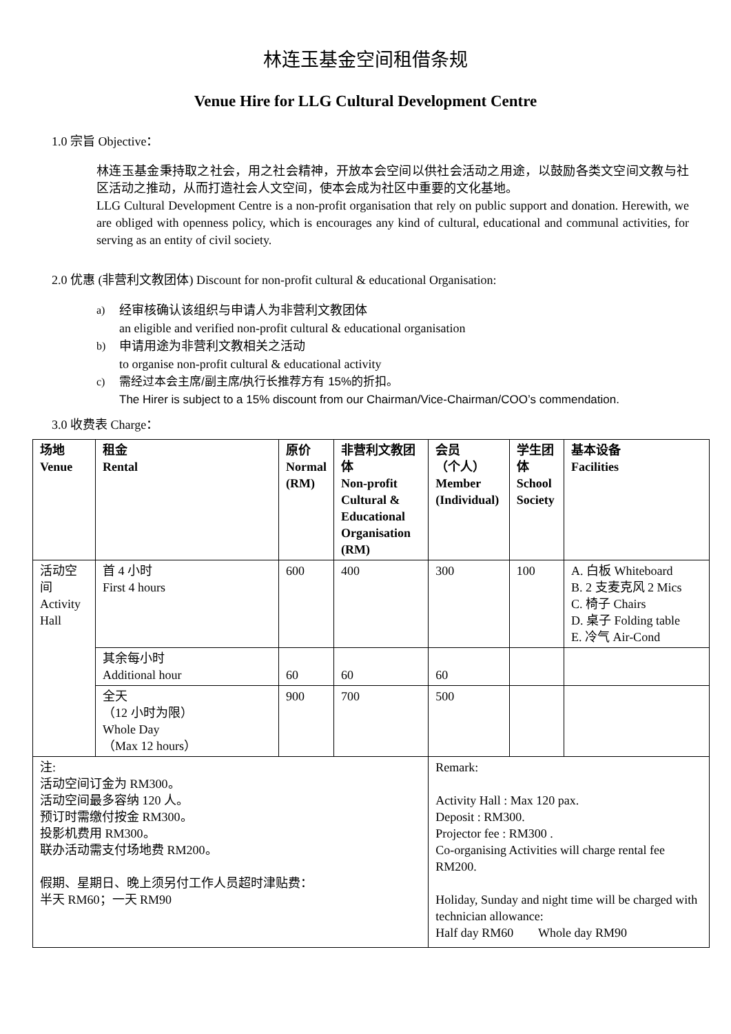林连玉基金空间租借条规
Venue Hire for LLG Cultural Development Centre
1.0 宗旨 Objective：
林连玉基金秉持取之社会，用之社会精神，开放本会空间以供社会活动之用途，以鼓励各类文空间文教与社区活动之推动，从而打造社会人文空间，使本会成为社区中重要的文化基地。
LLG Cultural Development Centre is a non-profit organisation that rely on public support and donation. Herewith, we are obliged with openness policy, which is encourages any kind of cultural, educational and communal activities, for serving as an entity of civil society.
2.0 优惠 (非营利文教团体) Discount for non-profit cultural & educational Organisation:
a) 经审核确认该组织与申请人为非营利文教团体
an eligible and verified non-profit cultural & educational organisation
b) 申请用途为非营利文教相关之活动
to organise non-profit cultural & educational activity
c) 需经过本会主席/副主席/执行长推荐方有 15%的折扣。
The Hirer is subject to a 15% discount from our Chairman/Vice-Chairman/COO’s commendation.
3.0 收费表 Charge：
| 场地 Venue | 租金 Rental | 原价 Normal (RM) | 非营利文教团体 Non-profit Cultural & Educational Organisation (RM) | 会员 （个人） Member (Individual) | 学生团体 School Society | 基本设备 Facilities |
| --- | --- | --- | --- | --- | --- | --- |
| 活动空间 Activity Hall | 首 4 小时 First 4 hours | 600 | 400 | 300 | 100 | A. 白板 Whiteboard B. 2 支麦克风 2 Mics C. 椅子 Chairs D. 桌子 Folding table E. 冷气 Air-Cond |
| | 其余每小时 Additional hour | 60 | 60 | 60 | | |
| | 全天 （12 小时为限） Whole Day （Max 12 hours） | 900 | 700 | 500 | | |
| 注: 活动空间订金为 RM300。 活动空间最多容纳 120 人。 预订时需缴付按金 RM300。 投影机费用 RM300。 联办活动需支付场地费 RM200。 假期、星期日、晚上须另付工作人员超时津贴费： 半天 RM60；一天 RM90 | | | | Remark: Activity Hall : Max 120 pax. Deposit : RM300. Projector fee : RM300 . Co-organising Activities will charge rental fee RM200. Holiday, Sunday and night time will be charged with technician allowance: Half day RM60 Whole day RM90 | | |